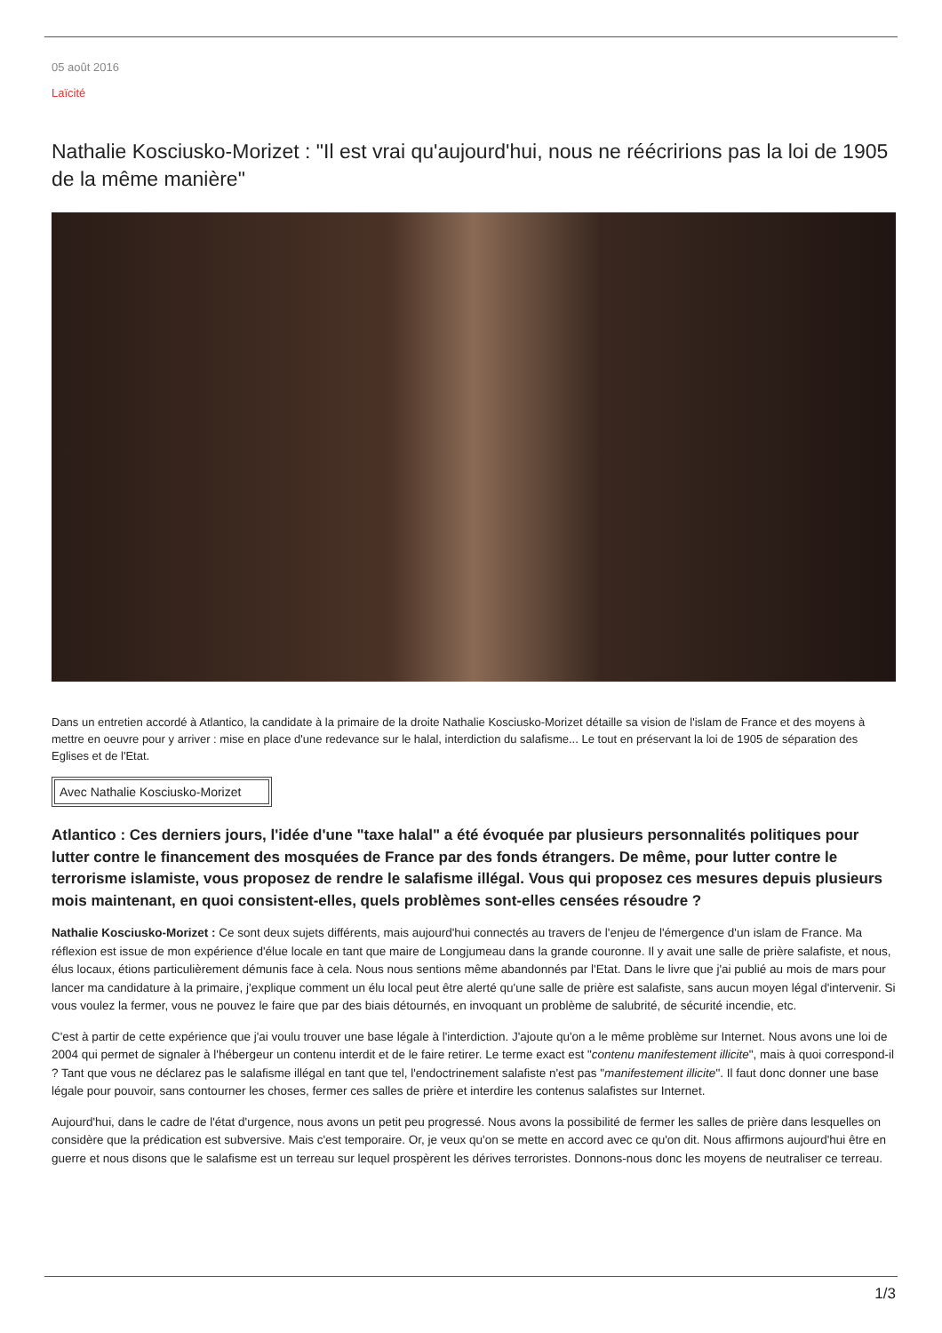05 août 2016
Laïcité
Nathalie Kosciusko-Morizet : "Il est vrai qu'aujourd'hui, nous ne réécririons pas la loi de 1905 de la même manière"
Dans un entretien accordé à Atlantico, la candidate à la primaire de la droite Nathalie Kosciusko-Morizet détaille sa vision de l'islam de France et des moyens à mettre en oeuvre pour y arriver : mise en place d'une redevance sur le halal, interdiction du salafisme... Le tout en préservant la loi de 1905 de séparation des Eglises et de l'Etat.
Avec Nathalie Kosciusko-Morizet
Atlantico : Ces derniers jours, l'idée d'une "taxe halal" a été évoquée par plusieurs personnalités politiques pour lutter contre le financement des mosquées de France par des fonds étrangers. De même, pour lutter contre le terrorisme islamiste, vous proposez de rendre le salafisme illégal. Vous qui proposez ces mesures depuis plusieurs mois maintenant, en quoi consistent-elles, quels problèmes sont-elles censées résoudre ?
Nathalie Kosciusko-Morizet : Ce sont deux sujets différents, mais aujourd'hui connectés au travers de l'enjeu de l'émergence d'un islam de France. Ma réflexion est issue de mon expérience d'élue locale en tant que maire de Longjumeau dans la grande couronne. Il y avait une salle de prière salafiste, et nous, élus locaux, étions particulièrement démunis face à cela. Nous nous sentions même abandonnés par l'Etat. Dans le livre que j'ai publié au mois de mars pour lancer ma candidature à la primaire, j'explique comment un élu local peut être alerté qu'une salle de prière est salafiste, sans aucun moyen légal d'intervenir. Si vous voulez la fermer, vous ne pouvez le faire que par des biais détournés, en invoquant un problème de salubrité, de sécurité incendie, etc.
C'est à partir de cette expérience que j'ai voulu trouver une base légale à l'interdiction. J'ajoute qu'on a le même problème sur Internet. Nous avons une loi de 2004 qui permet de signaler à l'hébergeur un contenu interdit et de le faire retirer. Le terme exact est "contenu manifestement illicite", mais à quoi correspond-il ? Tant que vous ne déclarez pas le salafisme illégal en tant que tel, l'endoctrinement salafiste n'est pas "manifestement illicite". Il faut donc donner une base légale pour pouvoir, sans contourner les choses, fermer ces salles de prière et interdire les contenus salafistes sur Internet.
Aujourd'hui, dans le cadre de l'état d'urgence, nous avons un petit peu progressé. Nous avons la possibilité de fermer les salles de prière dans lesquelles on considère que la prédication est subversive. Mais c'est temporaire. Or, je veux qu'on se mette en accord avec ce qu'on dit. Nous affirmons aujourd'hui être en guerre et nous disons que le salafisme est un terreau sur lequel prospèrent les dérives terroristes. Donnons-nous donc les moyens de neutraliser ce terreau.
1/3